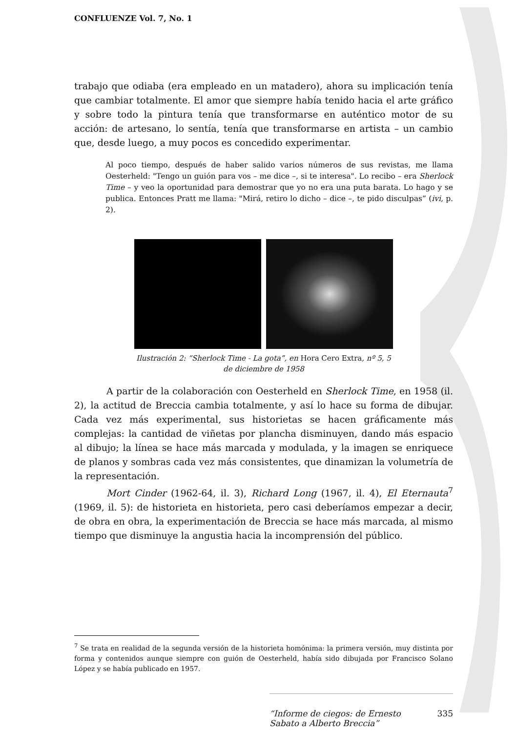CONFLUENZE Vol. 7, No. 1
trabajo que odiaba (era empleado en un matadero), ahora su implicación tenía que cambiar totalmente. El amor que siempre había tenido hacia el arte gráfico y sobre todo la pintura tenía que transformarse en auténtico motor de su acción: de artesano, lo sentía, tenía que transformarse en artista – un cambio que, desde luego, a muy pocos es concedido experimentar.
Al poco tiempo, después de haber salido varios números de sus revistas, me llama Oesterheld: "Tengo un guión para vos – me dice –, si te interesa". Lo recibo – era Sherlock Time – y veo la oportunidad para demostrar que yo no era una puta barata. Lo hago y se publica. Entonces Pratt me llama: "Mirá, retiro lo dicho – dice –, te pido disculpas” (ivi, p. 2).
Ilustración 2: “Sherlock Time - La gota”, en Hora Cero Extra, nº 5, 5 de diciembre de 1958
A partir de la colaboración con Oesterheld en Sherlock Time, en 1958 (il. 2), la actitud de Breccia cambia totalmente, y así lo hace su forma de dibujar. Cada vez más experimental, sus historietas se hacen gráficamente más complejas: la cantidad de viñetas por plancha disminuyen, dando más espacio al dibujo; la línea se hace más marcada y modulada, y la imagen se enriquece de planos y sombras cada vez más consistentes, que dinamizan la volumetría de la representación.
Mort Cinder (1962-64, il. 3), Richard Long (1967, il. 4), El Eternauta<sup>7</sup> (1969, il. 5): de historieta en historieta, pero casi deberíamos empezar a decir, de obra en obra, la experimentación de Breccia se hace más marcada, al mismo tiempo que disminuye la angustia hacia la incomprensión del público.
<sup>7</sup> Se trata en realidad de la segunda versión de la historieta homónima: la primera versión, muy distinta por forma y contenidos aunque siempre con guión de Oesterheld, había sido dibujada por Francisco Solano López y se había publicado en 1957.
“Informe de ciegos: de Ernesto Sabato a Alberto Breccia” 335